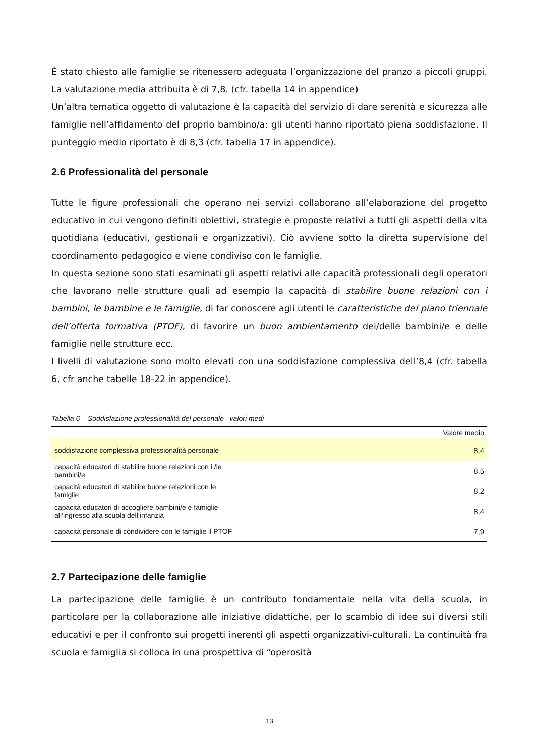È stato chiesto alle famiglie se ritenessero adeguata l’organizzazione del pranzo a piccoli gruppi. La valutazione media attribuita è di 7,8. (cfr. tabella 14 in appendice)
Un’altra tematica oggetto di valutazione è la capacità del servizio di dare serenità e sicurezza alle famiglie nell’affidamento del proprio bambino/a: gli utenti hanno riportato piena soddisfazione. Il punteggio medio riportato è di 8,3 (cfr. tabella 17 in appendice).
2.6 Professionalità del personale
Tutte le figure professionali che operano nei servizi collaborano all’elaborazione del progetto educativo in cui vengono definiti obiettivi, strategie e proposte relativi a tutti gli aspetti della vita quotidiana (educativi, gestionali e organizzativi). Ciò avviene sotto la diretta supervisione del coordinamento pedagogico e viene condiviso con le famiglie.
In questa sezione sono stati esaminati gli aspetti relativi alle capacità professionali degli operatori che lavorano nelle strutture quali ad esempio la capacità di stabilire buone relazioni con i bambini, le bambine e le famiglie, di far conoscere agli utenti le caratteristiche del piano triennale dell’offerta formativa (PTOF), di favorire un buon ambientamento dei/delle bambini/e e delle famiglie nelle strutture ecc.
I livelli di valutazione sono molto elevati con una soddisfazione complessiva dell’8,4 (cfr. tabella 6, cfr anche tabelle 18-22 in appendice).
Tabella 6 – Soddisfazione professionalità del personale– valori medi
| | Valore medio |
| --- | --- |
| soddisfazione complessiva professionalità personale | 8,4 |
| capacità educatori di stabilire buone relazioni con i /le bambini/e | 8,5 |
| capacità educatori di stabilire buone relazioni con le famiglie | 8,2 |
| capacità educatori di accogliere bambini/e e famiglie all’ingresso alla scuola dell’infanzia | 8,4 |
| capacità personale di condividere con le famiglie il PTOF | 7,9 |
2.7 Partecipazione delle famiglie
La partecipazione delle famiglie è un contributo fondamentale nella vita della scuola, in particolare per la collaborazione alle iniziative didattiche, per lo scambio di idee sui diversi stili educativi e per il confronto sui progetti inerenti gli aspetti organizzativi-culturali. La continuità fra scuola e famiglia si colloca in una prospettiva di “operosità
13